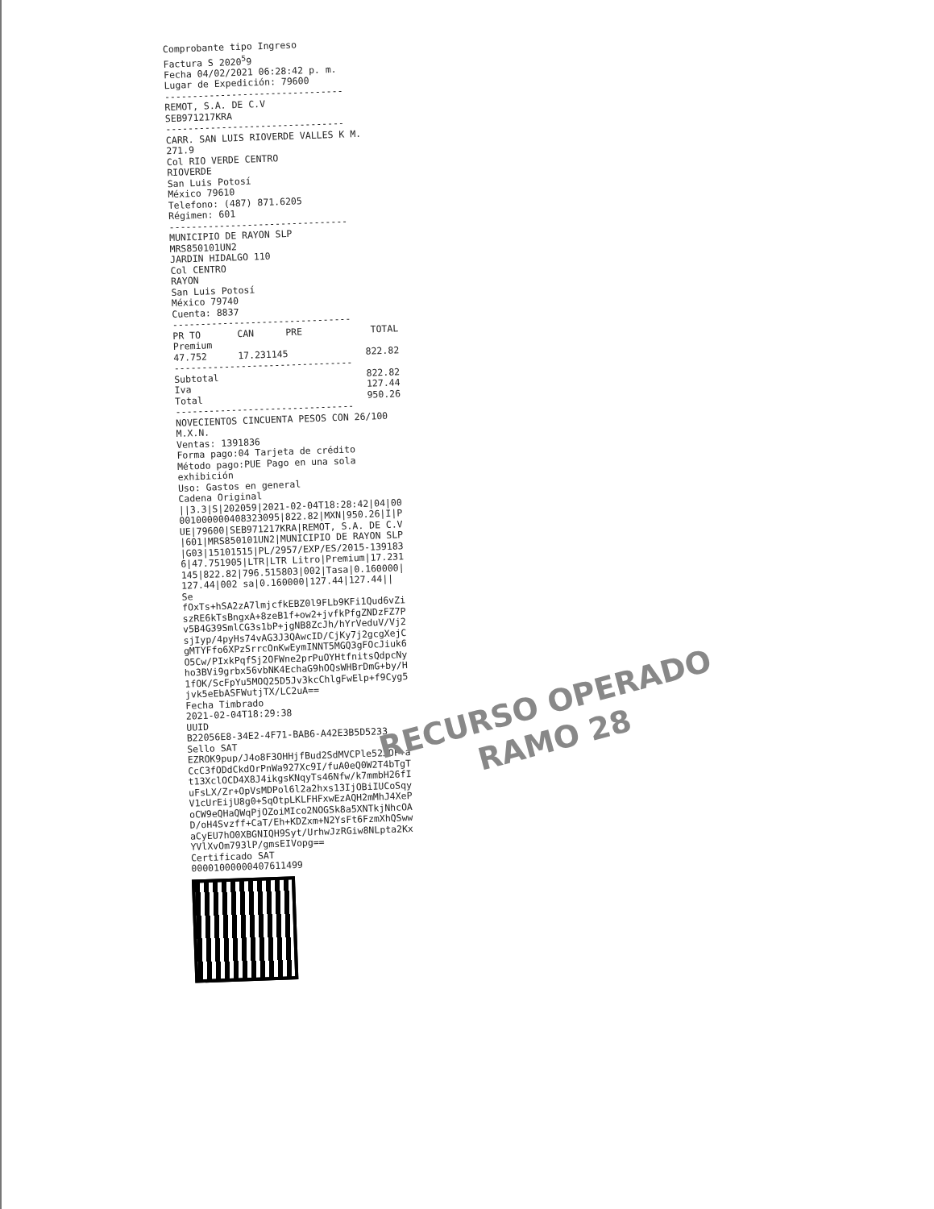Comprobante tipo Ingreso
Factura S 2020<sup>5</sup>9
Fecha 04/02/2021 06:28:42 p. m.
Lugar de Expedición: 79600
--------------------------------
REMOT, S.A. DE C.V
SEB971217KRA
--------------------------------
CARR. SAN LUIS RIOVERDE VALLES K M. 271.9
Col RIO VERDE CENTRO
RIOVERDE
San Luis Potosí
México 79610
Telefono: (487) 871.6205
Régimen: 601
--------------------------------
MUNICIPIO DE RAYON SLP
MRS850101UN2
JARDIN HIDALGO 110
Col CENTRO
RAYON
San Luis Potosí
México 79740
Cuenta: 8837
--------------------------------
| PR TO | CAN | PRE | TOTAL |
| --- | --- | --- | --- |
| Premium | | | |
| 47.752 | 17.231145 | | 822.82 |
--------------------------------
| Subtotal | 822.82 |
| Iva | 127.44 |
| Total | 950.26 |
--------------------------------
NOVECIENTOS CINCUENTA PESOS CON 26/100 M.X.N.
Ventas: 1391836
Forma pago:04 Tarjeta de crédito
Método pago:PUE Pago en una sola exhibición
Uso: Gastos en general
Cadena Original
||3.3|S|202059|2021-02-04T18:28:42|04|00001000000408323095|822.82|MXN|950.26|I|PUE|79600|SEB971217KRA|REMOT, S.A. DE C.V|601|MRS850101UN2|MUNICIPIO DE RAYON SLP|G03|15101515|PL/2957/EXP/ES/2015-1391836|47.751905|LTR|LTR Litro|Premium|17.231145|822.82|796.515803|002|Tasa|0.160000|127.44|002 sa|0.160000|127.44|127.44||
Se
fOxTs+hSA2zA7lmjcfkEBZ0l9FLb9KFi1Qud6vZiszRE6kTsBngxA+8zeB1f+ow2+jvfkPfgZNDzFZ7Pv5B4G39SmlCG3s1bP+jgNB8ZcJh/hYrVeduV/Vj2sjIyp/4pyHs74vAG3J3QAwcID/CjKy7j2gcgXejCgMTYFfo6XPzSrrcOnKwEymINNT5MGQ3gFOcJiuk6O5Cw/PIxkPqfSj2OFWne2prPuOYHtfnitsQdpcNyho3BVi9grbx56vbNK4EchaG9hOQsWHBrDmG+by/H1fOK/ScFpYu5MOQ25D5Jv3kcChlgFwElp+f9Cyg5jvk5eEbASFWutjTX/LC2uA==
Fecha Timbrado
2021-02-04T18:29:38
UUID
B22056E8-34E2-4F71-BAB6-A42E3B5D5233
Sello SAT
EZROK9pup/J4o8F3OHHjfBud2SdMVCPle52JOF+aCcC3fODdCkdOrPnWa927Xc9I/fuA0eQ0W2T4bTgTt13XclOCD4X8J4ikgsKNqyTs46Nfw/k7mmbH26fIuFsLX/Zr+OpVsMDPol6l2a2hxs13IjOBiIUCoSqyV1cUrEijU8g0+SqOtpLKLFHFxwEzAQH2mMhJ4XePoCW9eQHaQWqPjOZoiMIco2NOGSk8a5XNTkjNhcOAD/oH4Svzff+CaT/Eh+KDZxm+N2YsFt6FzmXhQSwwaCyEU7hO0XBGNIQH9Syt/UrhwJzRGiw8NLpta2KxYVlXvOm793lP/gmsEIVopg==
Certificado SAT
00001000000407611499
RECURSO OPERADO
RAMO 28